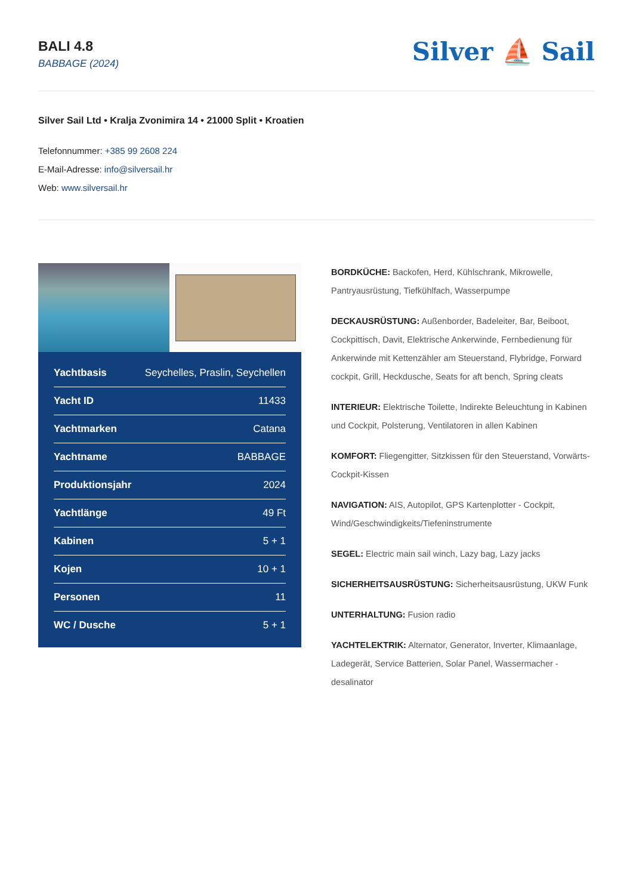BALI 4.8
BABBAGE (2024)
Silver ⛵ Sail
Silver Sail Ltd • Kralja Zvonimira 14 • 21000 Split • Kroatien
Telefonnummer: +385 99 2608 224
E-Mail-Adresse: info@silversail.hr
Web: www.silversail.hr
| Yachtbasis | Seychelles, Praslin, Seychellen |
| Yacht ID | 11433 |
| Yachtmarken | Catana |
| Yachtname | BABBAGE |
| Produktionsjahr | 2024 |
| Yachtlänge | 49 Ft |
| Kabinen | 5 + 1 |
| Kojen | 10 + 1 |
| Personen | 11 |
| WC / Dusche | 5 + 1 |
BORDKÜCHE: Backofen, Herd, Kühlschrank, Mikrowelle, Pantryausrüstung, Tiefkühlfach, Wasserpumpe
DECKAUSRÜSTUNG: Außenborder, Badeleiter, Bar, Beiboot, Cockpittisch, Davit, Elektrische Ankerwinde, Fernbedienung für Ankerwinde mit Kettenzähler am Steuerstand, Flybridge, Forward cockpit, Grill, Heckdusche, Seats for aft bench, Spring cleats
INTERIEUR: Elektrische Toilette, Indirekte Beleuchtung in Kabinen und Cockpit, Polsterung, Ventilatoren in allen Kabinen
KOMFORT: Fliegengitter, Sitzkissen für den Steuerstand, Vorwärts-Cockpit-Kissen
NAVIGATION: AIS, Autopilot, GPS Kartenplotter - Cockpit, Wind/Geschwindigkeits/Tiefeninstrumente
SEGEL: Electric main sail winch, Lazy bag, Lazy jacks
SICHERHEITSAUSRÜSTUNG: Sicherheitsausrüstung, UKW Funk
UNTERHALTUNG: Fusion radio
YACHTELEKTRIK: Alternator, Generator, Inverter, Klimaanlage, Ladegerät, Service Batterien, Solar Panel, Wassermacher - desalinator